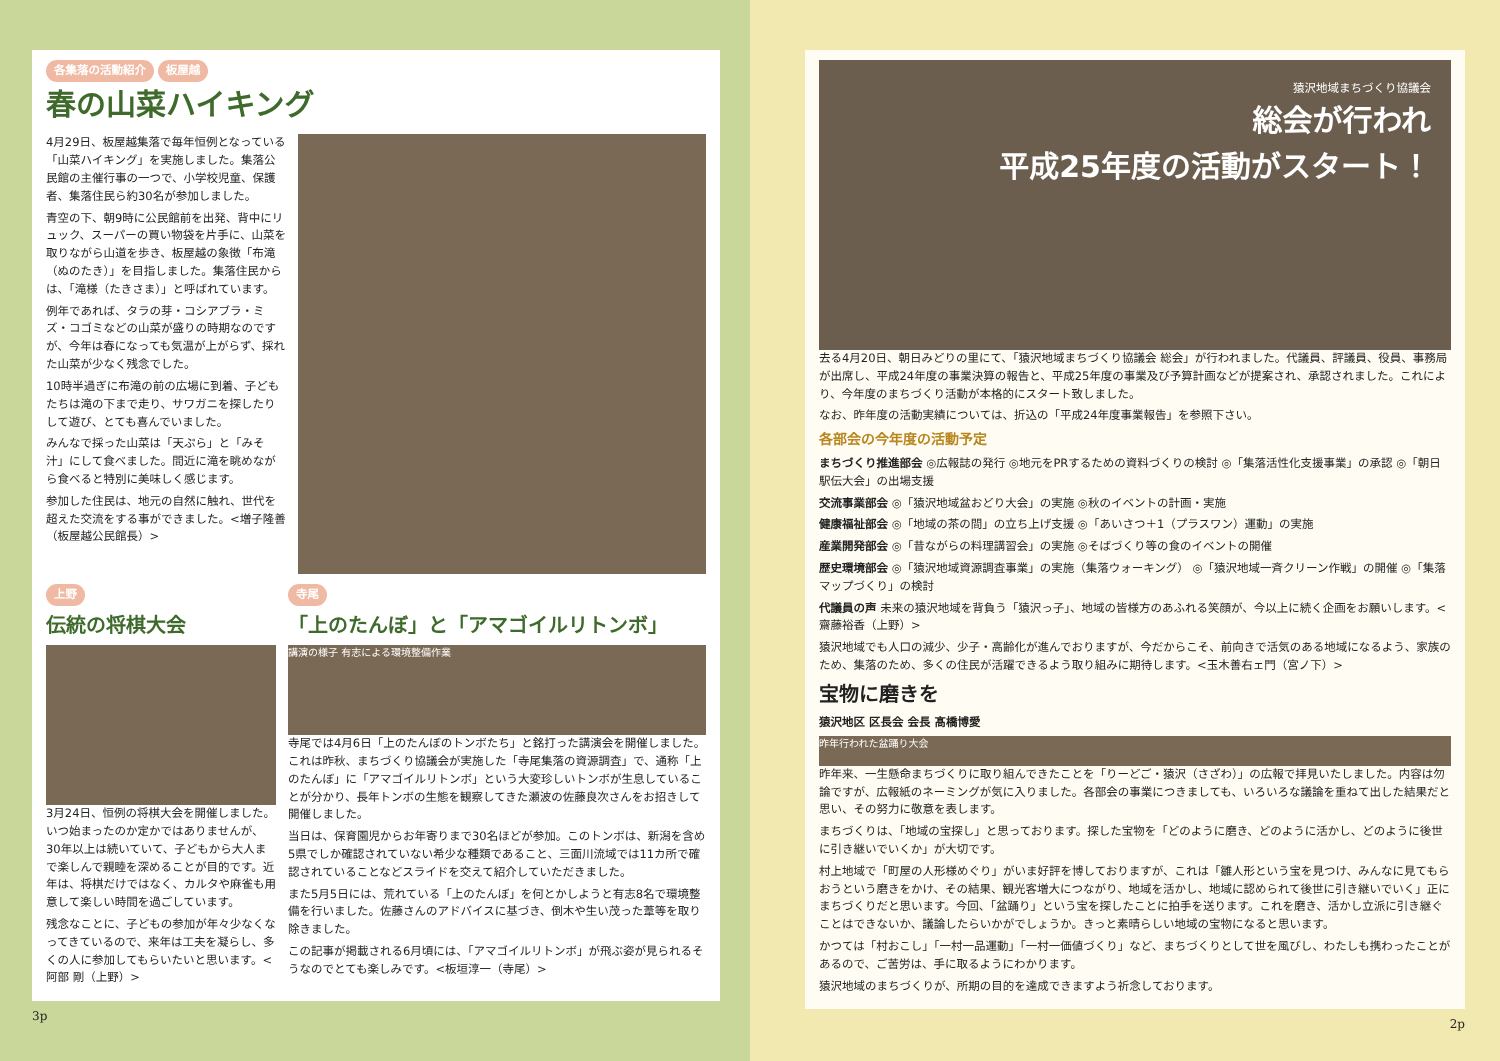各集落の活動紹介 板屋越
春の山菜ハイキング
4月29日、板屋越集落で毎年恒例となっている「山菜ハイキング」を実施しました。集落公民館の主催行事の一つで、小学校児童、保護者、集落住民ら約30名が参加しました。
青空の下、朝9時に公民館前を出発、背中にリュック、スーパーの買い物袋を片手に、山菜を取りながら山道を歩き、板屋越の象徴「布滝（ぬのたき）」を目指しました。集落住民からは、「滝様（たきさま）」と呼ばれています。
例年であれば、タラの芽・コシアブラ・ミズ・コゴミなどの山菜が盛りの時期なのですが、今年は春になっても気温が上がらず、採れた山菜が少なく残念でした。
10時半過ぎに布滝の前の広場に到着、子どもたちは滝の下まで走り、サワガニを探したりして遊び、とても喜んでいました。
みんなで採った山菜は「天ぷら」と「みそ汁」にして食べました。間近に滝を眺めながら食べると特別に美味しく感じます。
参加した住民は、地元の自然に触れ、世代を超えた交流をする事ができました。<増子隆善（板屋越公民館長）>
上野
伝統の将棋大会
3月24日、恒例の将棋大会を開催しました。いつ始まったのか定かではありませんが、30年以上は続いていて、子どもから大人まで楽しんで親睦を深めることが目的です。近年は、将棋だけではなく、カルタや麻雀も用意して楽しい時間を過ごしています。
残念なことに、子どもの参加が年々少なくなってきているので、来年は工夫を凝らし、多くの人に参加してもらいたいと思います。<阿部 剛（上野）>
寺尾
「上のたんぼ」と「アマゴイルリトンボ」
講演の様子 有志による環境整備作業
寺尾では4月6日「上のたんぼのトンボたち」と銘打った講演会を開催しました。これは昨秋、まちづくり協議会が実施した「寺尾集落の資源調査」で、通称「上のたんぼ」に「アマゴイルリトンボ」という大変珍しいトンボが生息していることが分かり、長年トンボの生態を観察してきた瀬波の佐藤良次さんをお招きして開催しました。
当日は、保育園児からお年寄りまで30名ほどが参加。このトンボは、新潟を含め5県でしか確認されていない希少な種類であること、三面川流域では11カ所で確認されていることなどスライドを交えて紹介していただきました。
また5月5日には、荒れている「上のたんぼ」を何とかしようと有志8名で環境整備を行いました。佐藤さんのアドバイスに基づき、倒木や生い茂った葦等を取り除きました。
この記事が掲載される6月頃には、「アマゴイルリトンボ」が飛ぶ姿が見られるそうなのでとても楽しみです。<板垣淳一（寺尾）>
3p
猿沢地域まちづくり協議会
総会が行われ
平成25年度の活動がスタート！
去る4月20日、朝日みどりの里にて、「猿沢地域まちづくり協議会 総会」が行われました。代議員、評議員、役員、事務局が出席し、平成24年度の事業決算の報告と、平成25年度の事業及び予算計画などが提案され、承認されました。これにより、今年度のまちづくり活動が本格的にスタート致しました。
なお、昨年度の活動実績については、折込の「平成24年度事業報告」を参照下さい。
各部会の今年度の活動予定
まちづくり推進部会 ◎広報誌の発行 ◎地元をPRするための資料づくりの検討 ◎「集落活性化支援事業」の承認 ◎「朝日駅伝大会」の出場支援
交流事業部会 ◎「猿沢地域盆おどり大会」の実施 ◎秋のイベントの計画・実施
健康福祉部会 ◎「地域の茶の間」の立ち上げ支援 ◎「あいさつ＋1（プラスワン）運動」の実施
産業開発部会 ◎「昔ながらの料理講習会」の実施 ◎そばづくり等の食のイベントの開催
歴史環境部会 ◎「猿沢地域資源調査事業」の実施（集落ウォーキング） ◎「猿沢地域一斉クリーン作戦」の開催 ◎「集落マップづくり」の検討
代議員の声 未来の猿沢地域を背負う「猿沢っ子」、地域の皆様方のあふれる笑顔が、今以上に続く企画をお願いします。<齋藤裕香（上野）>
猿沢地域でも人口の減少、少子・高齢化が進んでおりますが、今だからこそ、前向きで活気のある地域になるよう、家族のため、集落のため、多くの住民が活躍できるよう取り組みに期待します。<玉木善右ェ門（宮ノ下）>
宝物に磨きを
猿沢地区 区長会 会長 髙橋博愛
昨年行われた盆踊り大会
昨年来、一生懸命まちづくりに取り組んできたことを「りーどご・猿沢（さざわ）」の広報で拝見いたしました。内容は勿論ですが、広報紙のネーミングが気に入りました。各部会の事業につきましても、いろいろな議論を重ねて出した結果だと思い、その努力に敬意を表します。
まちづくりは、「地域の宝探し」と思っております。探した宝物を「どのように磨き、どのように活かし、どのように後世に引き継いでいくか」が大切です。
村上地域で「町屋の人形様めぐり」がいま好評を博しておりますが、これは「雛人形という宝を見つけ、みんなに見てもらおうという磨きをかけ、その結果、観光客増大につながり、地域を活かし、地域に認められて後世に引き継いでいく」正にまちづくりだと思います。今回、「盆踊り」という宝を探したことに拍手を送ります。これを磨き、活かし立派に引き継ぐことはできないか、議論したらいかがでしょうか。きっと素晴らしい地域の宝物になると思います。
かつては「村おこし」「一村一品運動」「一村一価値づくり」など、まちづくりとして世を風びし、わたしも携わったことがあるので、ご苦労は、手に取るようにわかります。
猿沢地域のまちづくりが、所期の目的を達成できますよう祈念しております。
2p